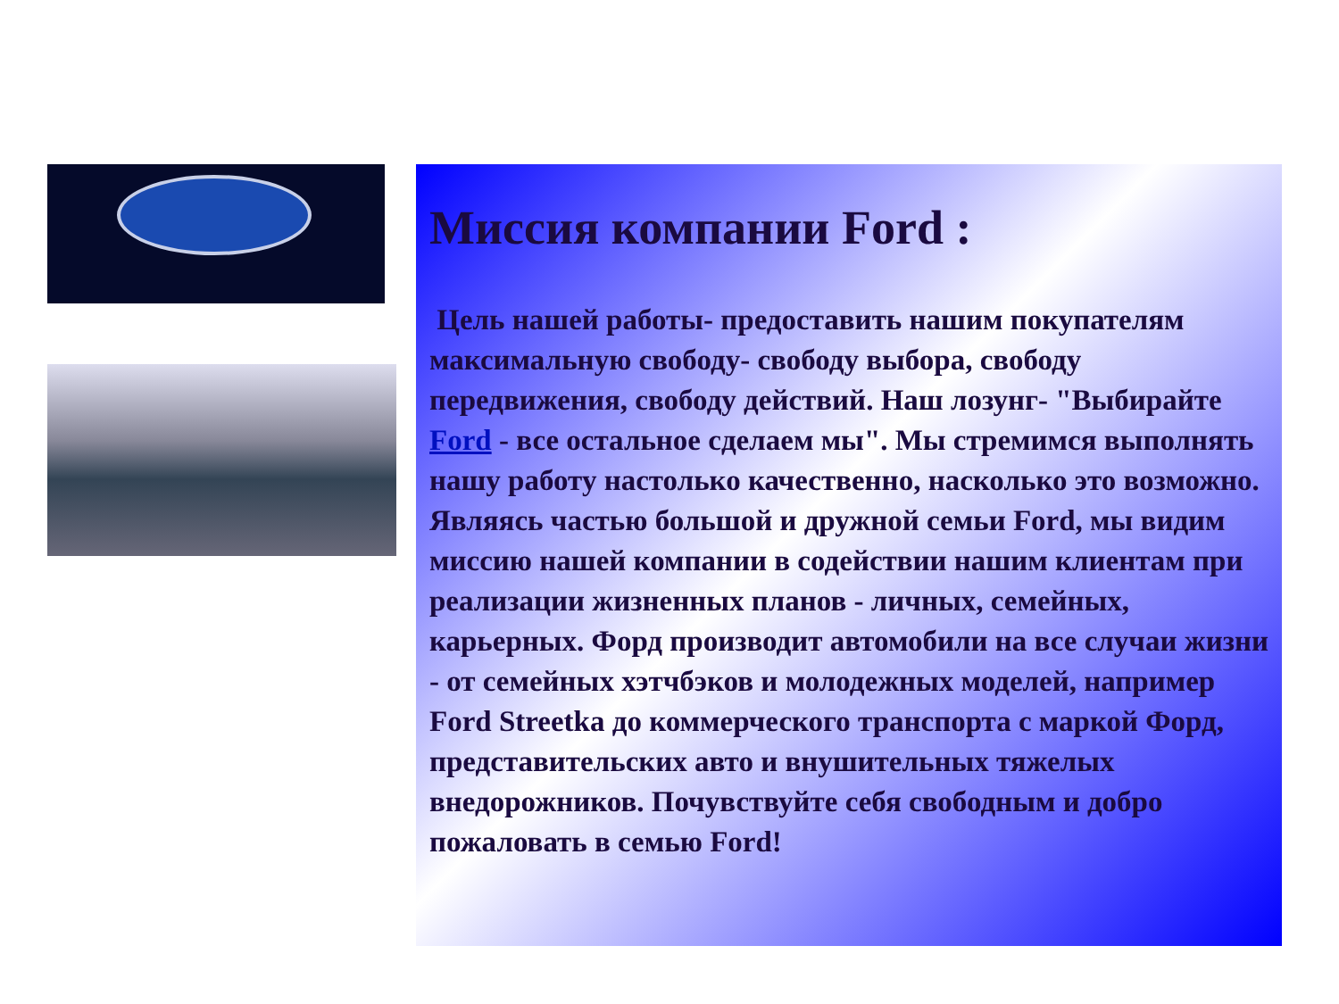Миссия компании Ford :
Цель нашей работы- предоставить нашим покупателям максимальную свободу- свободу выбора, свободу передвижения, свободу действий. Наш лозунг- "Выбирайте Ford - все остальное сделаем мы". Мы стремимся выполнять нашу работу настолько качественно, насколько это возможно. Являясь частью большой и дружной семьи Ford, мы видим миссию нашей компании в содействии нашим клиентам при реализации жизненных планов - личных, семейных, карьерных. Форд производит автомобили на все случаи жизни - от семейных хэтчбэков и молодежных моделей, например Ford Streetka до коммерческого транспорта с маркой Форд, представительских авто и внушительных тяжелых внедорожников. Почувствуйте себя свободным и добро пожаловать в семью Ford!